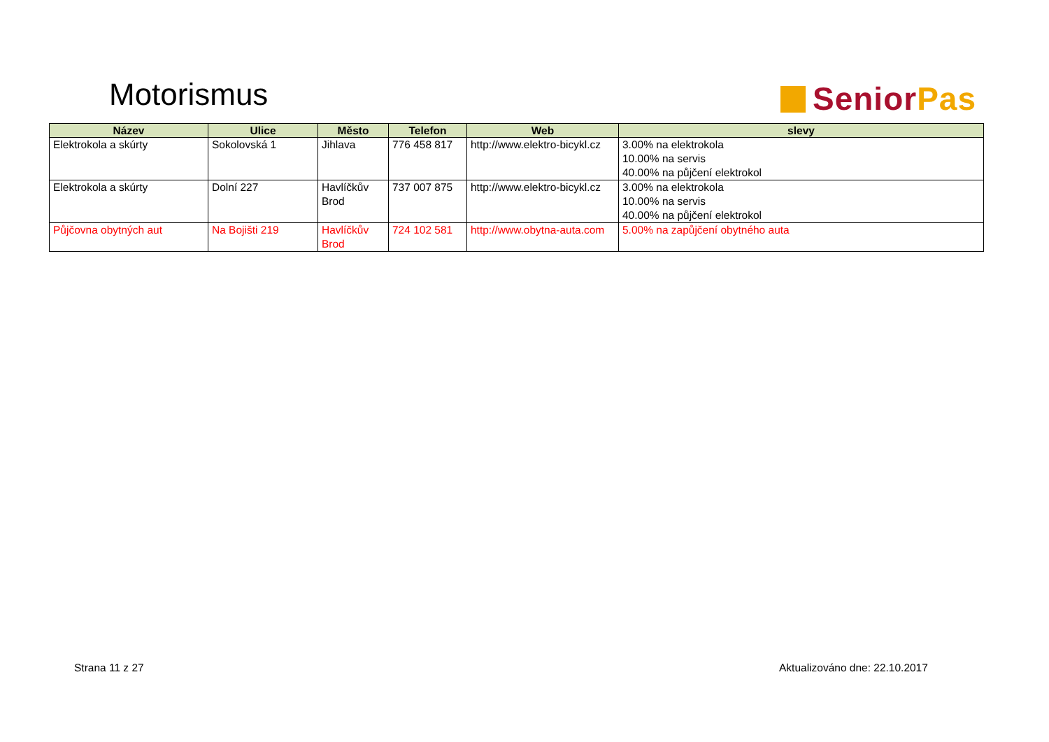Motorismus Senior Pas
| Název | Ulice | Město | Telefon | Web | slevy |
| --- | --- | --- | --- | --- | --- |
| Elektrokola a skúrty | Sokolovská 1 | Jihlava | 776 458 817 | http://www.elektro-bicykl.cz | 3.00% na elektrokola 10.00% na servis 40.00% na půjčení elektrokol |
| Elektrokola a skúrty | Dolní 227 | Havlíčkův Brod | 737 007 875 | http://www.elektro-bicykl.cz | 3.00% na elektrokola 10.00% na servis 40.00% na půjčení elektrokol |
| Půjčovna obytných aut | Na Bojišti 219 | Havlíčkův Brod | 724 102 581 | http://www.obytna-auta.com | 5.00% na zapůjčení obytného auta |
Strana 11 z 27 Aktualizováno dne: 22.10.2017